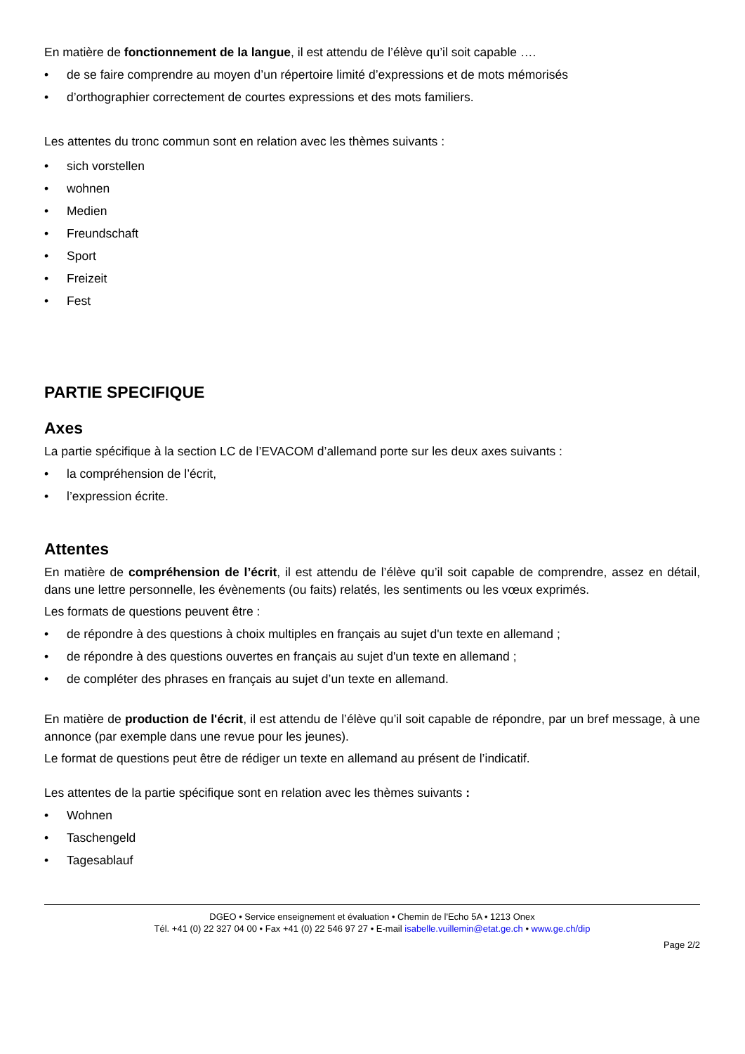En matière de fonctionnement de la langue, il est attendu de l’élève qu’il soit capable ….
• de se faire comprendre au moyen d’un répertoire limité d’expressions et de mots mémorisés
• d’orthographier correctement de courtes expressions et des mots familiers.
Les attentes du tronc commun sont en relation avec les thèmes suivants :
• sich vorstellen
• wohnen
• Medien
• Freundschaft
• Sport
• Freizeit
• Fest
PARTIE SPECIFIQUE
Axes
La partie spécifique à la section LC de l’EVACOM d’allemand porte sur les deux axes suivants :
• la compréhension de l’écrit,
• l’expression écrite.
Attentes
En matière de compréhension de l’écrit, il est attendu de l’élève qu’il soit capable de comprendre, assez en détail, dans une lettre personnelle, les évènements (ou faits) relatés, les sentiments ou les vœux exprimés.
Les formats de questions peuvent être :
• de répondre à des questions à choix multiples en français au sujet d'un texte en allemand ;
• de répondre à des questions ouvertes en français au sujet d'un texte en allemand ;
• de compléter des phrases en français au sujet d’un texte en allemand.
En matière de production de l'écrit, il est attendu de l’élève qu’il soit capable de répondre, par un bref message, à une annonce (par exemple dans une revue pour les jeunes).
Le format de questions peut être de rédiger un texte en allemand au présent de l’indicatif.
Les attentes de la partie spécifique sont en relation avec les thèmes suivants :
• Wohnen
• Taschengeld
• Tagesablauf
DGEO • Service enseignement et évaluation • Chemin de l'Echo 5A • 1213 Onex
Tél. +41 (0) 22 327 04 00 • Fax +41 (0) 22 546 97 27 • E-mail isabelle.vuillemin@etat.ge.ch • www.ge.ch/dip
Page 2/2